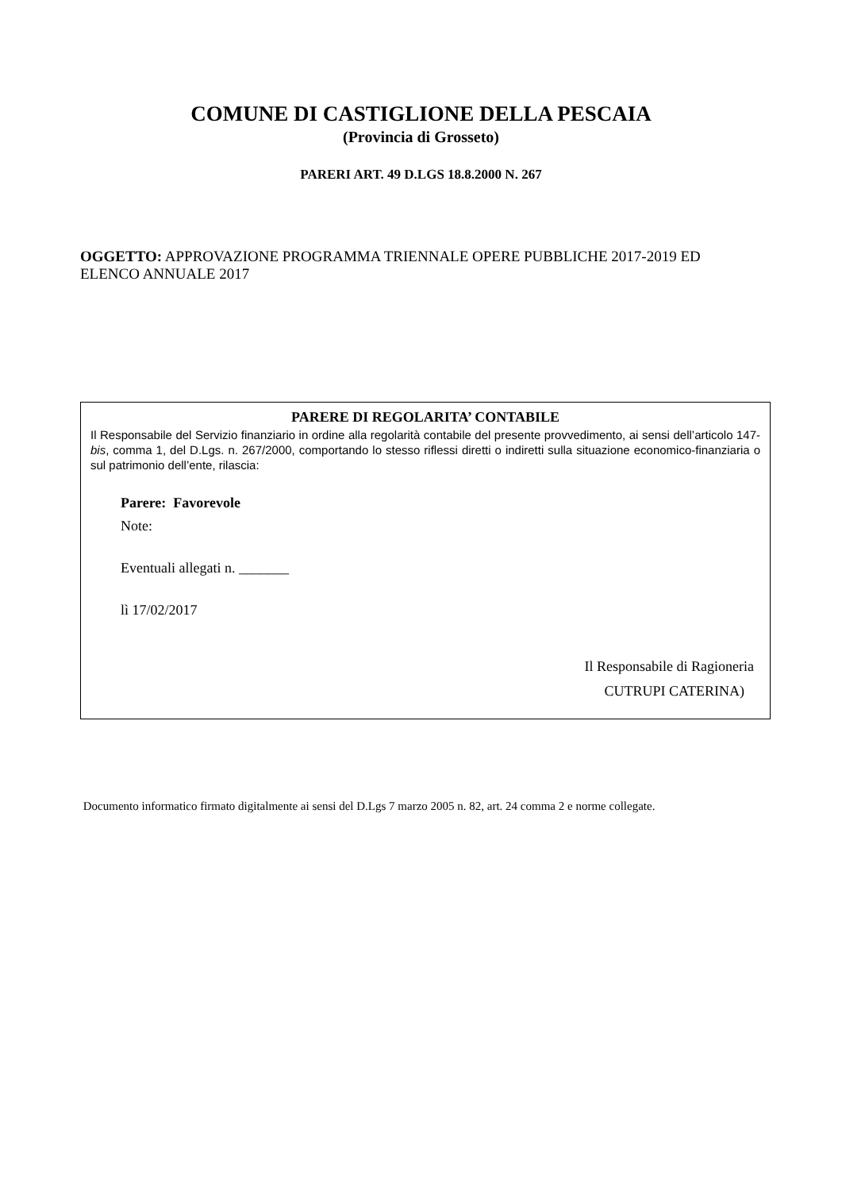COMUNE DI CASTIGLIONE DELLA PESCAIA
(Provincia di Grosseto)
PARERI ART. 49 D.LGS 18.8.2000 N. 267
OGGETTO: APPROVAZIONE PROGRAMMA TRIENNALE OPERE PUBBLICHE 2017-2019 ED ELENCO ANNUALE 2017
PARERE DI REGOLARITA’ CONTABILE
Il Responsabile del Servizio finanziario in ordine alla regolarità contabile del presente provvedimento, ai sensi dell’articolo 147-bis, comma 1, del D.Lgs. n. 267/2000, comportando lo stesso riflessi diretti o indiretti sulla situazione economico-finanziaria o sul patrimonio dell’ente, rilascia:
Parere: Favorevole
Note:
Eventuali allegati n. _______
lì 17/02/2017
Il Responsabile di Ragioneria
CUTRUPI CATERINA)
Documento informatico firmato digitalmente ai sensi del D.Lgs 7 marzo 2005 n. 82, art. 24 comma 2 e norme collegate.